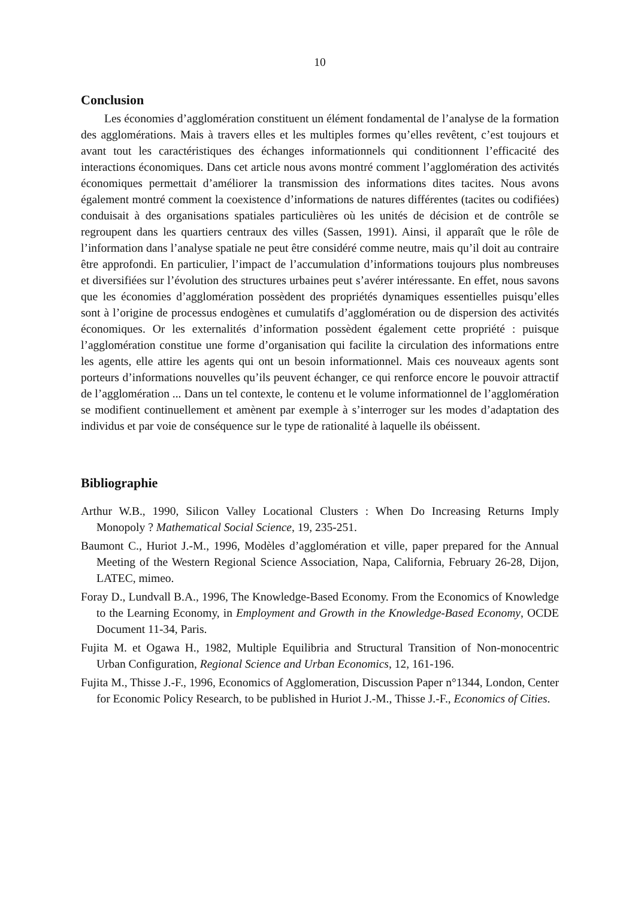10
Conclusion
Les économies d’agglomération constituent un élément fondamental de l’analyse de la formation des agglomérations. Mais à travers elles et les multiples formes qu’elles revêtent, c’est toujours et avant tout les caractéristiques des échanges informationnels qui conditionnent l’efficacité des interactions économiques. Dans cet article nous avons montré comment l’agglomération des activités économiques permettait d’améliorer la transmission des informations dites tacites. Nous avons également montré comment la coexistence d’informations de natures différentes (tacites ou codifiées) conduisait à des organisations spatiales particulières où les unités de décision et de contrôle se regroupent dans les quartiers centraux des villes (Sassen, 1991). Ainsi, il apparaît que le rôle de l’information dans l’analyse spatiale ne peut être considéré comme neutre, mais qu’il doit au contraire être approfondi. En particulier, l’impact de l’accumulation d’informations toujours plus nombreuses et diversifiées sur l’évolution des structures urbaines peut s’avérer intéressante. En effet, nous savons que les économies d’agglomération possèdent des propriétés dynamiques essentielles puisqu’elles sont à l’origine de processus endogènes et cumulatifs d’agglomération ou de dispersion des activités économiques. Or les externalités d’information possèdent également cette propriété : puisque l’agglomération constitue une forme d’organisation qui facilite la circulation des informations entre les agents, elle attire les agents qui ont un besoin informationnel. Mais ces nouveaux agents sont porteurs d’informations nouvelles qu’ils peuvent échanger, ce qui renforce encore le pouvoir attractif de l’agglomération ... Dans un tel contexte, le contenu et le volume informationnel de l’agglomération se modifient continuellement et amènent par exemple à s’interroger sur les modes d’adaptation des individus et par voie de conséquence sur le type de rationalité à laquelle ils obéissent.
Bibliographie
Arthur W.B., 1990, Silicon Valley Locational Clusters : When Do Increasing Returns Imply Monopoly ? Mathematical Social Science, 19, 235-251.
Baumont C., Huriot J.-M., 1996, Modèles d’agglomération et ville, paper prepared for the Annual Meeting of the Western Regional Science Association, Napa, California, February 26-28, Dijon, LATEC, mimeo.
Foray D., Lundvall B.A., 1996, The Knowledge-Based Economy. From the Economics of Knowledge to the Learning Economy, in Employment and Growth in the Knowledge-Based Economy, OCDE Document 11-34, Paris.
Fujita M. et Ogawa H., 1982, Multiple Equilibria and Structural Transition of Non-monocentric Urban Configuration, Regional Science and Urban Economics, 12, 161-196.
Fujita M., Thisse J.-F., 1996, Economics of Agglomeration, Discussion Paper n°1344, London, Center for Economic Policy Research, to be published in Huriot J.-M., Thisse J.-F., Economics of Cities.